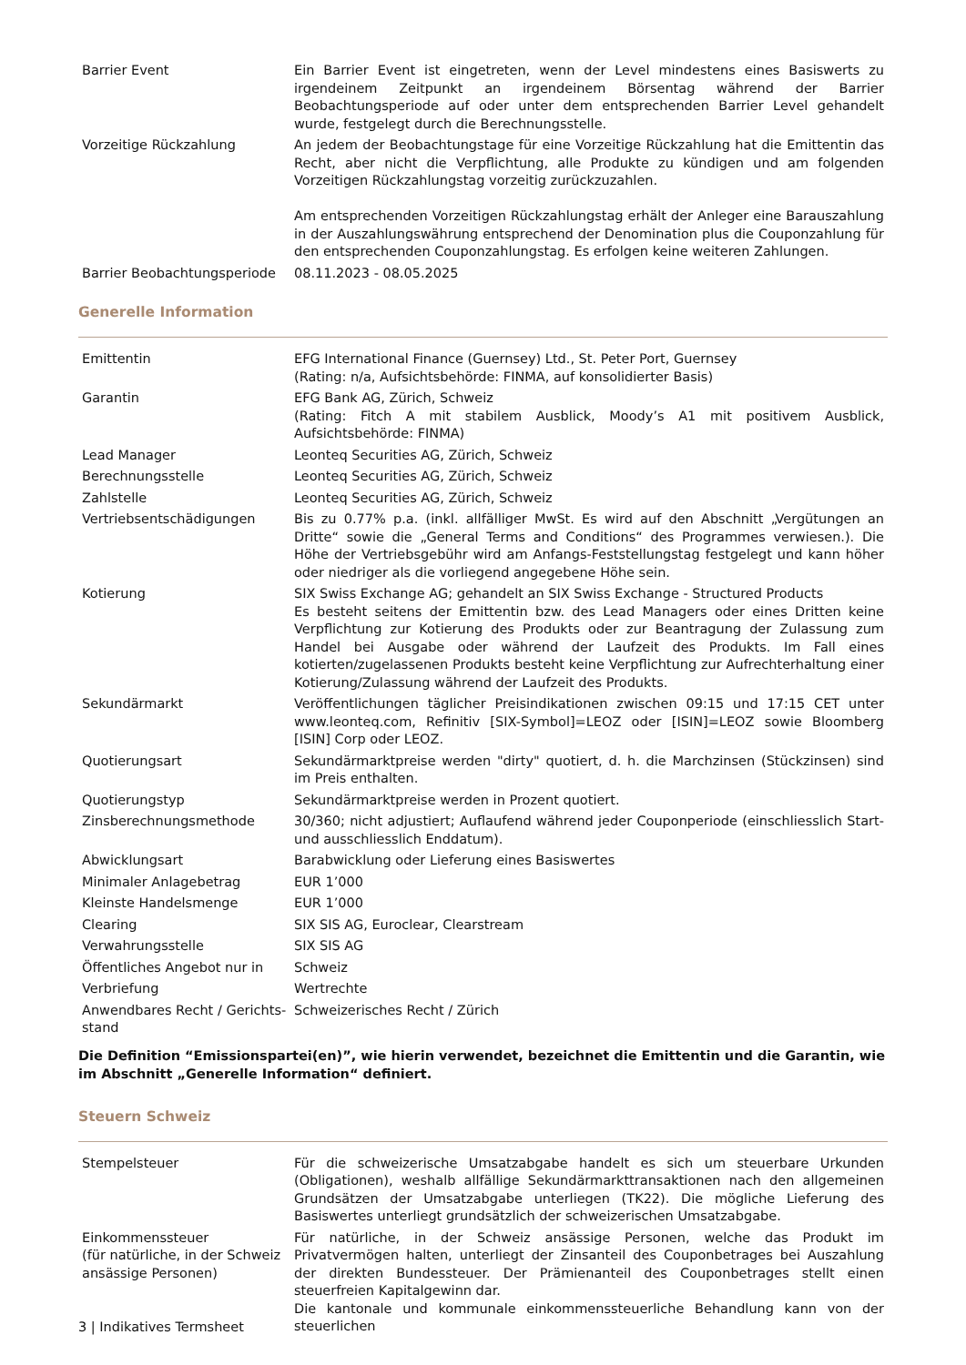| Barrier Event | Ein Barrier Event ist eingetreten, wenn der Level mindestens eines Basiswerts zu irgendeinem Zeitpunkt an irgendeinem Börsentag während der Barrier Beobachtungsperiode auf oder unter dem entsprechenden Barrier Level gehandelt wurde, festgelegt durch die Berechnungsstelle. |
| Vorzeitige Rückzahlung | An jedem der Beobachtungstage für eine Vorzeitige Rückzahlung hat die Emittentin das Recht, aber nicht die Verpflichtung, alle Produkte zu kündigen und am folgenden Vorzeitigen Rückzahlungstag vorzeitig zurückzuzahlen. Am entsprechenden Vorzeitigen Rückzahlungstag erhält der Anleger eine Barauszahlung in der Auszahlungswährung entsprechend der Denomination plus die Couponzahlung für den entsprechenden Couponzahlungstag. Es erfolgen keine weiteren Zahlungen. |
| Barrier Beobachtungsperiode | 08.11.2023 - 08.05.2025 |
Generelle Information
| Emittentin | EFG International Finance (Guernsey) Ltd., St. Peter Port, Guernsey (Rating: n/a, Aufsichtsbehörde: FINMA, auf konsolidierter Basis) |
| Garantin | EFG Bank AG, Zürich, Schweiz (Rating: Fitch A mit stabilem Ausblick, Moody’s A1 mit positivem Ausblick, Aufsichtsbehörde: FINMA) |
| Lead Manager | Leonteq Securities AG, Zürich, Schweiz |
| Berechnungsstelle | Leonteq Securities AG, Zürich, Schweiz |
| Zahlstelle | Leonteq Securities AG, Zürich, Schweiz |
| Vertriebsentschädigungen | Bis zu 0.77% p.a. (inkl. allfälliger MwSt. Es wird auf den Abschnitt „Vergütungen an Dritte“ sowie die „General Terms and Conditions“ des Programmes verwiesen.). Die Höhe der Vertriebsgebühr wird am Anfangs-Feststellungstag festgelegt und kann höher oder niedriger als die vorliegend angegebene Höhe sein. |
| Kotierung | SIX Swiss Exchange AG; gehandelt an SIX Swiss Exchange - Structured Products Es besteht seitens der Emittentin bzw. des Lead Managers oder eines Dritten keine Verpflichtung zur Kotierung des Produkts oder zur Beantragung der Zulassung zum Handel bei Ausgabe oder während der Laufzeit des Produkts. Im Fall eines kotierten/zugelassenen Produkts besteht keine Verpflichtung zur Aufrechterhaltung einer Kotierung/Zulassung während der Laufzeit des Produkts. |
| Sekundärmarkt | Veröffentlichungen täglicher Preisindikationen zwischen 09:15 und 17:15 CET unter www.leonteq.com, Refinitiv [SIX-Symbol]=LEOZ oder [ISIN]=LEOZ sowie Bloomberg [ISIN] Corp oder LEOZ. |
| Quotierungsart | Sekundärmarktpreise werden "dirty" quotiert, d. h. die Marchzinsen (Stückzinsen) sind im Preis enthalten. |
| Quotierungstyp | Sekundärmarktpreise werden in Prozent quotiert. |
| Zinsberechnungsmethode | 30/360; nicht adjustiert; Auflaufend während jeder Couponperiode (einschliesslich Start- und ausschliesslich Enddatum). |
| Abwicklungsart | Barabwicklung oder Lieferung eines Basiswertes |
| Minimaler Anlagebetrag | EUR 1’000 |
| Kleinste Handelsmenge | EUR 1’000 |
| Clearing | SIX SIS AG, Euroclear, Clearstream |
| Verwahrungsstelle | SIX SIS AG |
| Öffentliches Angebot nur in | Schweiz |
| Verbriefung | Wertrechte |
| Anwendbares Recht / Gerichts-stand | Schweizerisches Recht / Zürich |
Die Definition “Emissionspartei(en)”, wie hierin verwendet, bezeichnet die Emittentin und die Garantin, wie im Abschnitt „Generelle Information“ definiert.
Steuern Schweiz
| Stempelsteuer | Für die schweizerische Umsatzabgabe handelt es sich um steuerbare Urkunden (Obligationen), weshalb allfällige Sekundärmarkttransaktionen nach den allgemeinen Grundsätzen der Umsatzabgabe unterliegen (TK22). Die mögliche Lieferung des Basiswertes unterliegt grundsätzlich der schweizerischen Umsatzabgabe. |
| Einkommenssteuer (für natürliche, in der Schweiz ansässige Personen) | Für natürliche, in der Schweiz ansässige Personen, welche das Produkt im Privatvermögen halten, unterliegt der Zinsanteil des Couponbetrages bei Auszahlung der direkten Bundessteuer. Der Prämienanteil des Couponbetrages stellt einen steuerfreien Kapitalgewinn dar. Die kantonale und kommunale einkommenssteuerliche Behandlung kann von der steuerlichen |
3 | Indikatives Termsheet